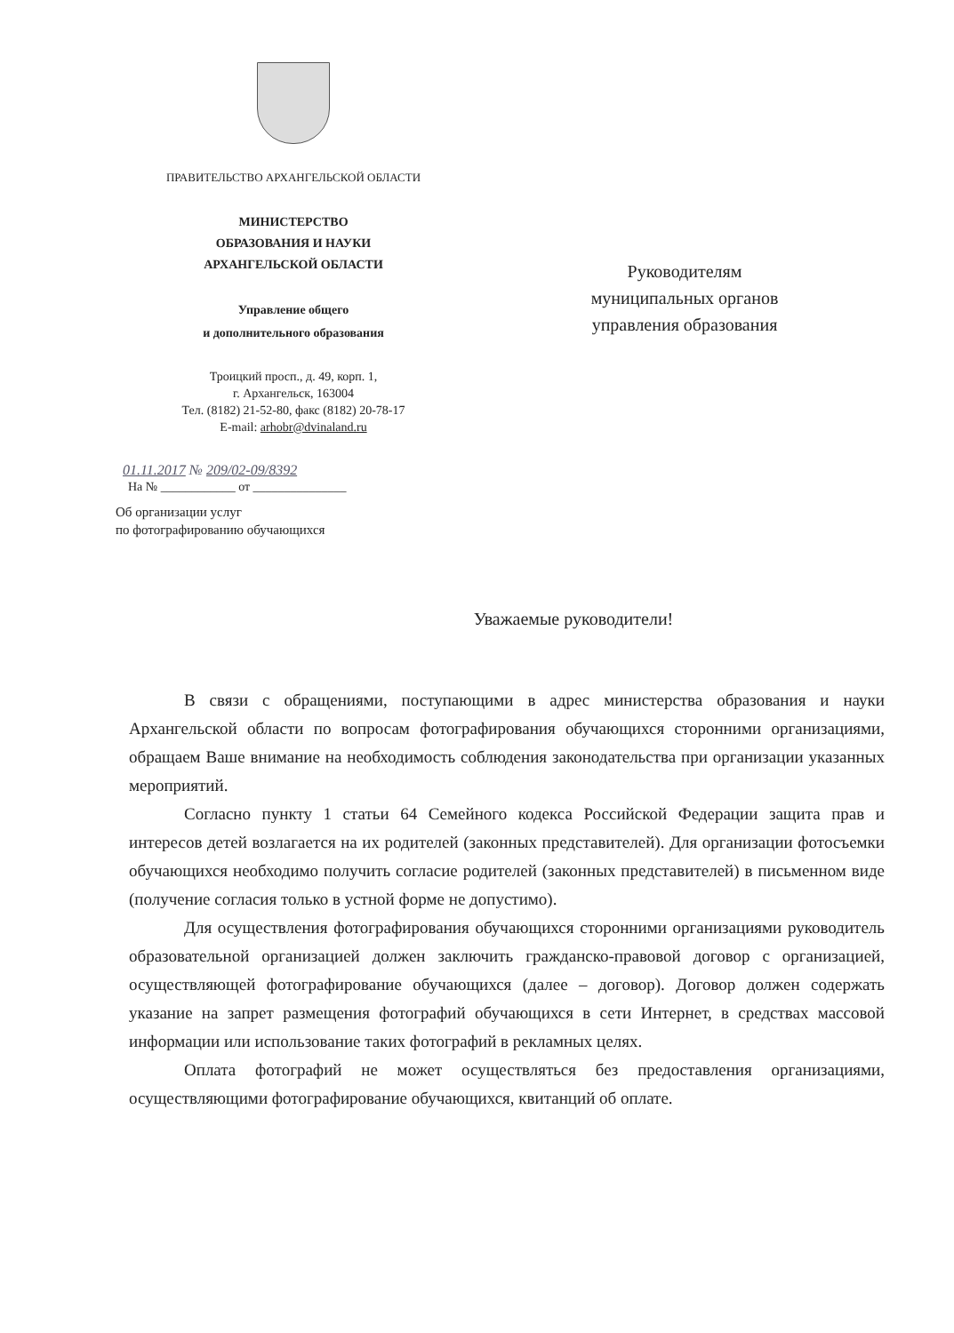ПРАВИТЕЛЬСТВО АРХАНГЕЛЬСКОЙ ОБЛАСТИ
МИНИСТЕРСТВО
ОБРАЗОВАНИЯ И НАУКИ
АРХАНГЕЛЬСКОЙ ОБЛАСТИ
Управление общего
и дополнительного образования
Троицкий просп., д. 49, корп. 1,
г. Архангельск, 163004
Тел. (8182) 21-52-80, факс (8182) 20-78-17
E-mail: arhobr@dvinaland.ru
01.11.2017 № 209/02-09/8392
На № ____________ от _______________
Об организации услуг
по фотографированию обучающихся
Руководителям
муниципальных органов
управления образования
Уважаемые руководители!
В связи с обращениями, поступающими в адрес министерства образования и науки Архангельской области по вопросам фотографирования обучающихся сторонними организациями, обращаем Ваше внимание на необходимость соблюдения законодательства при организации указанных мероприятий.
Согласно пункту 1 статьи 64 Семейного кодекса Российской Федерации защита прав и интересов детей возлагается на их родителей (законных представителей). Для организации фотосъемки обучающихся необходимо получить согласие родителей (законных представителей) в письменном виде (получение согласия только в устной форме не допустимо).
Для осуществления фотографирования обучающихся сторонними организациями руководитель образовательной организацией должен заключить гражданско-правовой договор с организацией, осуществляющей фотографирование обучающихся (далее – договор). Договор должен содержать указание на запрет размещения фотографий обучающихся в сети Интернет, в средствах массовой информации или использование таких фотографий в рекламных целях.
Оплата фотографий не может осуществляться без предоставления организациями, осуществляющими фотографирование обучающихся, квитанций об оплате.